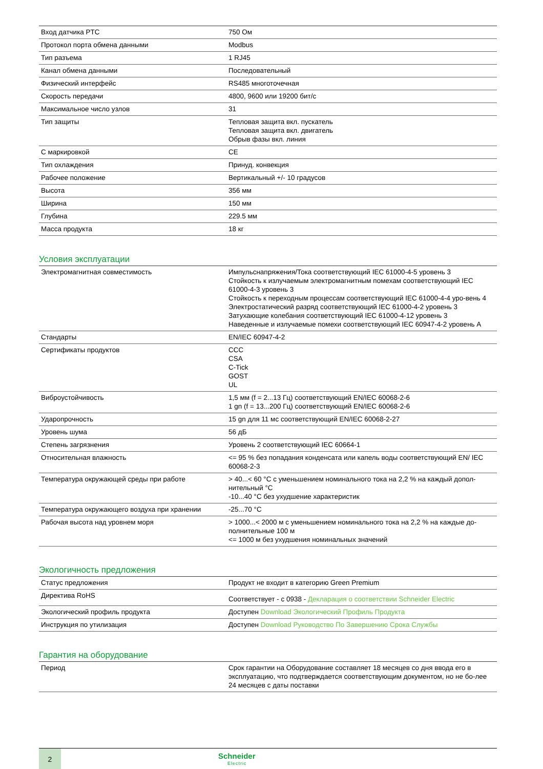| Вход датчика PTC | 750 Ом |
| Протокол порта обмена данными | Modbus |
| Тип разъема | 1 RJ45 |
| Канал обмена данными | Последовательный |
| Физический интерфейс | RS485 многоточечная |
| Скорость передачи | 4800, 9600 или 19200 бит/с |
| Максимальное число узлов | 31 |
| Тип защиты | Тепловая защита вкл. пускатель Тепловая защита вкл. двигатель Обрыв фазы вкл. линия |
| С маркировкой | CE |
| Тип охлаждения | Принуд. конвекция |
| Рабочее положение | Вертикальный +/- 10 градусов |
| Высота | 356 мм |
| Ширина | 150 мм |
| Глубина | 229.5 мм |
| Масса продукта | 18 кг |
Условия эксплуатации
| Электромагнитная совместимость | Импульснапряжения/Тока соответствующий IEC 61000-4-5 уровень 3 Стойкость к излучаемым электромагнитным помехам соответствующий IEC 61000-4-3 уровень 3 Стойкость к переходным процессам соответствующий IEC 61000-4-4 уро-вень 4 Электростатический разряд соответствующий IEC 61000-4-2 уровень 3 Затухающие колебания соответствующий IEC 61000-4-12 уровень 3 Наведенные и излучаемые помехи соответствующий IEC 60947-4-2 уровень A |
| Стандарты | EN/IEC 60947-4-2 |
| Сертификаты продуктов | CCC CSA C-Tick GOST UL |
| Виброустойчивость | 1,5 мм (f = 2...13 Гц) соответствующий EN/IEC 60068-2-6 1 gn (f = 13...200 Гц) соответствующий EN/IEC 60068-2-6 |
| Ударопрочность | 15 gn для 11 мс соответствующий EN/IEC 60068-2-27 |
| Уровень шума | 56 дБ |
| Степень загрязнения | Уровень 2 соответствующий IEC 60664-1 |
| Относительная влажность | <= 95 % без попадания конденсата или капель воды соответствующий EN/ IEC 60068-2-3 |
| Температура окружающей среды при работе | > 40...< 60 °C с уменьшением номинального тока на 2,2 % на каждый допол-нительный °C -10...40 °C без ухудшение характеристик |
| Температура окружающего воздуха при хранении | -25...70 °C |
| Рабочая высота над уровнем моря | > 1000...< 2000 м с уменьшением номинального тока на 2,2 % на каждые до-полнительные 100 м <= 1000 м без ухудшения номинальных значений |
Экологичность предложения
| Статус предложения | Продукт не входит в категорию Green Premium |
| Директива RoHS | Соответствует - с 0938 - Декларация о соответствии Schneider Electric |
| Экологический профиль продукта | Доступен Download Экологический Профиль Продукта |
| Инструкция по утилизация | Доступен Download Руководство По Завершению Срока Службы |
Гарантия на оборудование
| Период | Срок гарантии на Оборудование составляет 18 месяцев со дня ввода его в эксплуатацию, что подтверждается соответствующим документом, но не бо-лее 24 месяцев с даты поставки |
2
Schneider
Electric